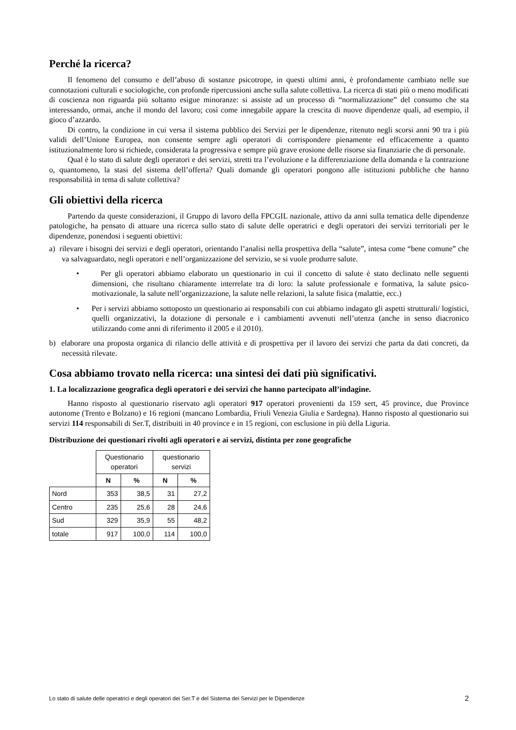Perché la ricerca?
Il fenomeno del consumo e dell’abuso di sostanze psicotrope, in questi ultimi anni, è profondamente cambiato nelle sue connotazioni culturali e sociologiche, con profonde ripercussioni anche sulla salute collettiva. La ricerca di stati più o meno modificati di coscienza non riguarda più soltanto esigue minoranze: si assiste ad un processo di “normalizzazione” del consumo che sta interessando, ormai, anche il mondo del lavoro; così come innegabile appare la crescita di nuove dipendenze quali, ad esempio, il gioco d’azzardo.
Di contro, la condizione in cui versa il sistema pubblico dei Servizi per le dipendenze, ritenuto negli scorsi anni 90 tra i più validi dell’Unione Europea, non consente sempre agli operatori di corrispondere pienamente ed efficacemente a quanto istituzionalmente loro si richiede, considerata la progressiva e sempre più grave erosione delle risorse sia finanziarie che di personale.
Qual è lo stato di salute degli operatori e dei servizi, stretti tra l’evoluzione e la differenziazione della domanda e la contrazione o, quantomeno, la stasi del sistema dell’offerta? Quali domande gli operatori pongono alle istituzioni pubbliche che hanno responsabilità in tema di salute collettiva?
Gli obiettivi della ricerca
Partendo da queste considerazioni, il Gruppo di lavoro della FPCGIL nazionale, attivo da anni sulla tematica delle dipendenze patologiche, ha pensato di attuare una ricerca sullo stato di salute delle operatrici e degli operatori dei servizi territoriali per le dipendenze, ponendosi i seguenti obiettivi:
a) rilevare i bisogni dei servizi e degli operatori, orientando l’analisi nella prospettiva della “salute”, intesa come “bene comune” che va salvaguardato, negli operatori e nell’organizzazione del servizio, se si vuole produrre salute.
• Per gli operatori abbiamo elaborato un questionario in cui il concetto di salute è stato declinato nelle seguenti dimensioni, che risultano chiaramente interrelate tra di loro: la salute professionale e formativa, la salute psico-motivazionale, la salute nell’organizzazione, la salute nelle relazioni, la salute fisica (malattie, ecc.)
• Per i servizi abbiamo sottoposto un questionario ai responsabili con cui abbiamo indagato gli aspetti strutturali/ logistici, quelli organizzativi, la dotazione di personale e i cambiamenti avvenuti nell’utenza (anche in senso diacronico utilizzando come anni di riferimento il 2005 e il 2010).
b) elaborare una proposta organica di rilancio delle attività e di prospettiva per il lavoro dei servizi che parta da dati concreti, da necessità rilevate.
Cosa abbiamo trovato nella ricerca: una sintesi dei dati più significativi.
1. La localizzazione geografica degli operatori e dei servizi che hanno partecipato all’indagine.
Hanno risposto al questionario riservato agli operatori 917 operatori provenienti da 159 sert, 45 province, due Province autonome (Trento e Bolzano) e 16 regioni (mancano Lombardia, Friuli Venezia Giulia e Sardegna). Hanno risposto al questionario sui servizi 114 responsabili di Ser.T, distribuiti in 40 province e in 15 regioni, con esclusione in più della Liguria.
Distribuzione dei questionari rivolti agli operatori e ai servizi, distinta per zone geografiche
| | Questionario operatori | | questionario servizi | |
| --- | --- | --- | --- | --- |
| | N | % | N | % |
| Nord | 353 | 38,5 | 31 | 27,2 |
| Centro | 235 | 25,6 | 28 | 24,6 |
| Sud | 329 | 35,9 | 55 | 48,2 |
| totale | 917 | 100,0 | 114 | 100,0 |
Lo stato di salute delle operatrici e degli operatori dei Ser.T e del Sistema dei Servizi per le Dipendenze 2